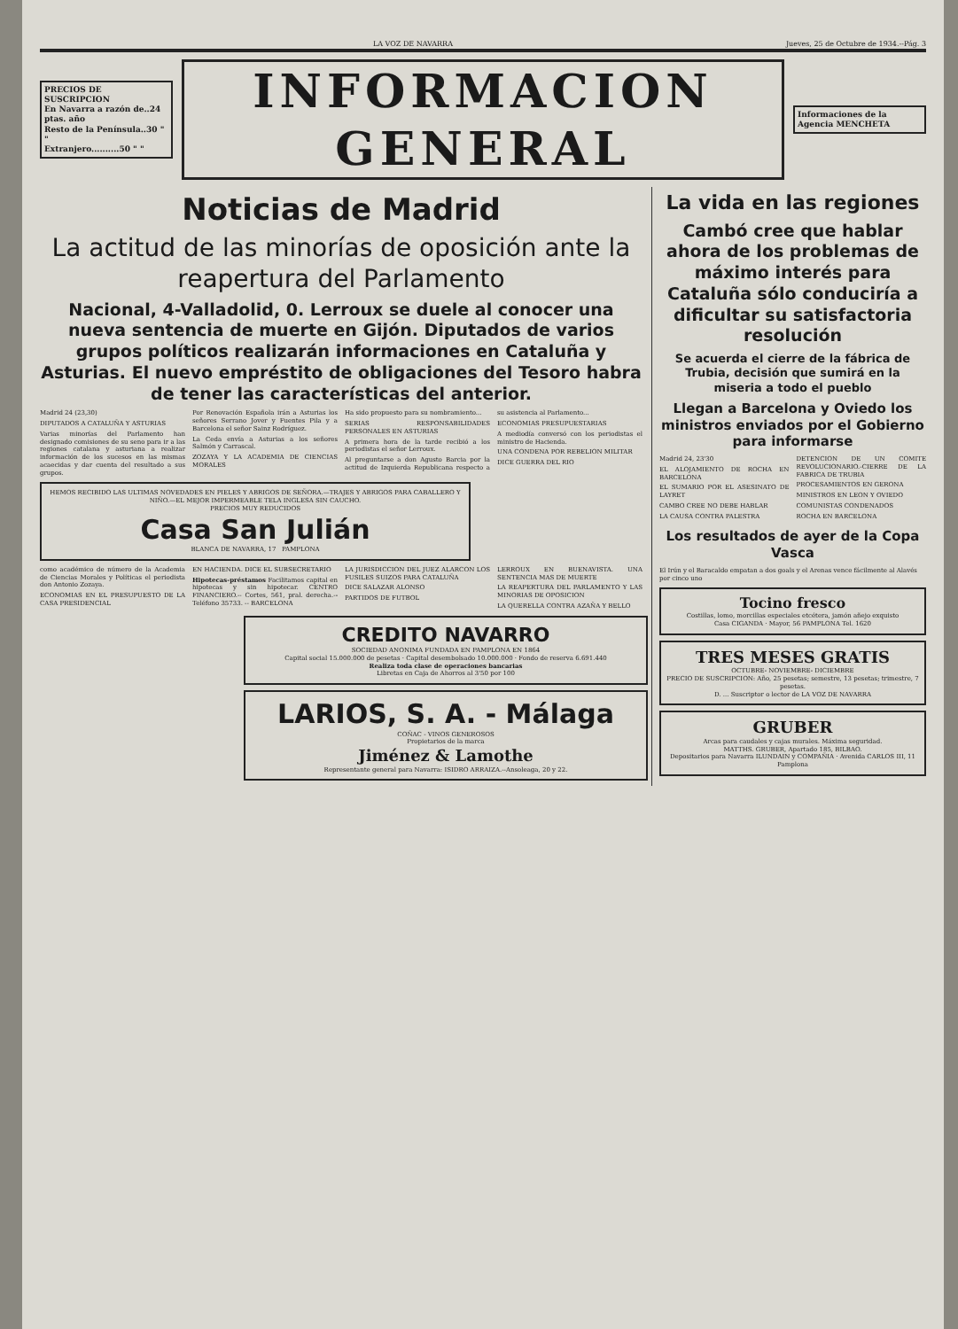LA VOZ DE NAVARRA Jueves, 25 de Octubre de 1934.--Pág. 3
PRECIOS DE SUSCRIPCION
En Navarra a razón de..24 ptas. año
Resto de la Península..30 " "
Extranjero..........50 " "
INFORMACION GENERAL
Informaciones de la Agencia MENCHETA
Noticias de Madrid
La actitud de las minorías de oposición ante la reapertura del Parlamento
Nacional, 4-Valladolid, 0. Lerroux se duele al conocer una nueva sentencia de muerte en Gijón. Diputados de varios grupos políticos realizarán informaciones en Cataluña y Asturias. El nuevo empréstito de obligaciones del Tesoro habra de tener las características del anterior.
Madrid 24 (23,30)
DIPUTADOS A CATALUÑA Y ASTURIAS
Varias minorías del Parlamento han designado comisiones de su seno para ir a las regiones catalana y asturiana a realizar información de los sucesos en las mismas acaecidas y dar cuenta del resultado a sus grupos.
Por Renovación Española irán a Asturias los señores Serrano Jover y Fuentes Pila y a Barcelona el señor Sainz Rodríguez.
La Ceda envía a Asturias a los señores Salmón y Carrascal.
ZOZAYA Y LA ACADEMIA DE CIENCIAS MORALES
Ha sido propuesto para su nombramiento...
SERIAS RESPONSABILIDADES PERSONALES EN ASTURIAS
A primera hora de la tarde recibió a los periodistas el señor Lerroux.
Al preguntarse a don Agusto Barcia por la actitud de Izquierda Republicana respecto a su asistencia al Parlamento...
ECONOMIAS PRESUPUESTARIAS
A mediodía conversó con los periodistas el ministro de Hacienda.
UNA CONDENA POR REBELION MILITAR
DICE GUERRA DEL RIO
HEMOS RECIBIDO LAS ULTIMAS NOVEDADES EN PIELES Y ABRIGOS DE SEÑORA.—TRAJES Y ABRIGOS PARA CABALLERO Y NIÑO.—EL MEJOR IMPERMEABLE TELA INGLESA SIN CAUCHO.
PRECIOS MUY REDUCIDOS
Casa San Julián
BLANCA DE NAVARRA, 17 PAMPLONA
como académico de número de la Academia de Ciencias Morales y Políticas el periodista don Antonio Zozaya.
ECONOMIAS EN EL PRESUPUESTO DE LA CASA PRESIDENCIAL
EN HACIENDA. DICE EL SUBSECRETARIO
Hipotecas-préstamos Facilitamos capital en hipotecas y sin hipotecar. CENTRO FINANCIERO.-- Cortes, 561, pral. derecha.--Teléfono 35733. -- BARCELONA
LA JURISDICCION DEL JUEZ ALARCON LOS FUSILES SUIZOS PARA CATALUÑA
DICE SALAZAR ALONSO
PARTIDOS DE FUTBOL
LERROUX EN BUENAVISTA. UNA SENTENCIA MAS DE MUERTE
LA REAPERTURA DEL PARLAMENTO Y LAS MINORIAS DE OPOSICION
LA QUERELLA CONTRA AZAÑA Y BELLO
CREDITO NAVARRO
SOCIEDAD ANONIMA FUNDADA EN PAMPLONA EN 1864
Capital social 15.000.000 de pesetas · Capital desembolsado 10.000.000 · Fondo de reserva 6.691.440
Realiza toda clase de operaciones bancarias
Libretas en Caja de Ahorros al 3'50 por 100
LARIOS, S. A. - Málaga
COÑAC - VINOS GENEROSOS
Propietarios de la marca
Jiménez & Lamothe
Representante general para Navarra: ISIDRO ARRAIZA.--Ansoleaga, 20 y 22.
La vida en las regiones
Cambó cree que hablar ahora de los problemas de máximo interés para Cataluña sólo conduciría a dificultar su satisfactoria resolución
Se acuerda el cierre de la fábrica de Trubia, decisión que sumirá en la miseria a todo el pueblo
Llegan a Barcelona y Oviedo los ministros enviados por el Gobierno para informarse
Madrid 24, 23'30
EL ALOJAMIENTO DE ROCHA EN BARCELONA
EL SUMARIO POR EL ASESINATO DE LAYRET
CAMBO CREE NO DEBE HABLAR
LA CAUSA CONTRA PALESTRA
DETENCION DE UN COMITE REVOLUCIONARIO.-CIERRE DE LA FABRICA DE TRUBIA
PROCESAMIENTOS EN GERONA
MINISTROS EN LEON Y OVIEDO
COMUNISTAS CONDENADOS
ROCHA EN BARCELONA
Los resultados de ayer de la Copa Vasca
El Irún y el Baracaldo empatan a dos goals y el Arenas vence fácilmente al Alavés por cinco uno
Tocino fresco
Costillas, lomo, morcillas especiales etcétera, jamón añejo exquisto
Casa CIGANDA · Mayor, 56 PAMPLONA Tel. 1620
TRES MESES GRATIS
OCTUBRE- NOVIEMBRE- DICIEMBRE
PRECIO DE SUSCRIPCION: Año, 25 pesetas; semestre, 13 pesetas; trimestre, 7 pesetas.
D. ... Suscriptor o lector de LA VOZ DE NAVARRA
GRUBER
Arcas para caudales y cajas murales. Máxima seguridad.
MATTHS. GRUBER, Apartado 185, BILBAO.
Depositarios para Navarra ILUNDAIN y COMPAÑIA · Avenida CARLOS III, 11 Pamplona